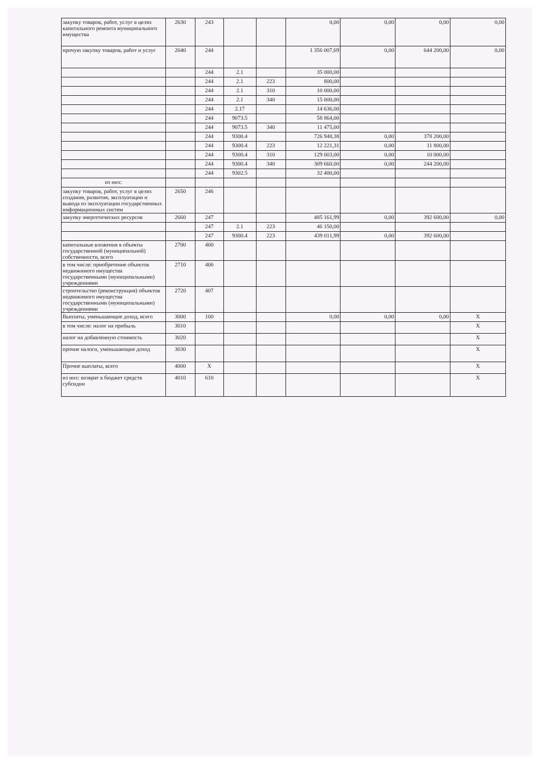| закупку товаров, работ, услуг в целях капитального ремонта муниципального имущества | 2630 | 243 | | | 0,00 | 0,00 | 0,00 | 0,00 |
| прочую закупку товаров, работ и услуг | 2640 | 244 | | | 1 356 007,69 | 0,00 | 644 200,00 | 0,00 |
| | | 244 | 2.1 | | 35 000,00 | | | |
| | | 244 | 2.1 | 223 | 800,00 | | | |
| | | 244 | 2.1 | 310 | 10 000,00 | | | |
| | | 244 | 2.1 | 340 | 15 000,00 | | | |
| | | 244 | 2.17 | | 14 636,00 | | | |
| | | 244 | 9073.5 | | 58 864,00 | | | |
| | | 244 | 9073.5 | 340 | 11 475,00 | | | |
| | | 244 | 9300.4 | | 726 948,38 | 0,00 | 378 200,00 | |
| | | 244 | 9300.4 | 223 | 12 221,31 | 0,00 | 11 800,00 | |
| | | 244 | 9300.4 | 310 | 129 003,00 | 0,00 | 10 000,00 | |
| | | 244 | 9300.4 | 340 | 309 660,00 | 0,00 | 244 200,00 | |
| | | 244 | 9302.5 | | 32 400,00 | | | |
| из них: | | | | | | | | |
| закупку товаров, работ, услуг в целях создания, развития, эксплуатации и вывода из эксплуатации государственных информационных систем | 2650 | 246 | | | | | | |
| закупку энергетических ресурсов | 2660 | 247 | | | 485 161,99 | 0,00 | 392 600,00 | 0,00 |
| | | 247 | 2.1 | 223 | 46 150,00 | | | |
| | | 247 | 9300.4 | 223 | 439 011,99 | 0,00 | 392 600,00 | |
| капитальные вложения в объекты государственной (муниципальной) собственности, всего | 2700 | 400 | | | | | | |
| в том числе: приобретение объектов недвижимого имущества государственными (муниципальными) учреждениями | 2710 | 406 | | | | | | |
| строительство (реконструкция) объектов недвижимого имущества государственными (муниципальными) учреждениями | 2720 | 407 | | | | | | |
| Выплаты, уменьшающие доход, всего | 3000 | 100 | | | 0,00 | 0,00 | 0,00 | X |
| в том числе: налог на прибыль | 3010 | | | | | | | X |
| налог на добавленную стоимость | 3020 | | | | | | | X |
| прочие налоги, уменьшающие доход | 3030 | | | | | | | X |
| Прочие выплаты, всего | 4000 | X | | | | | | X |
| из них: возврат в бюджет средств субсидии | 4010 | 610 | | | | | | X |